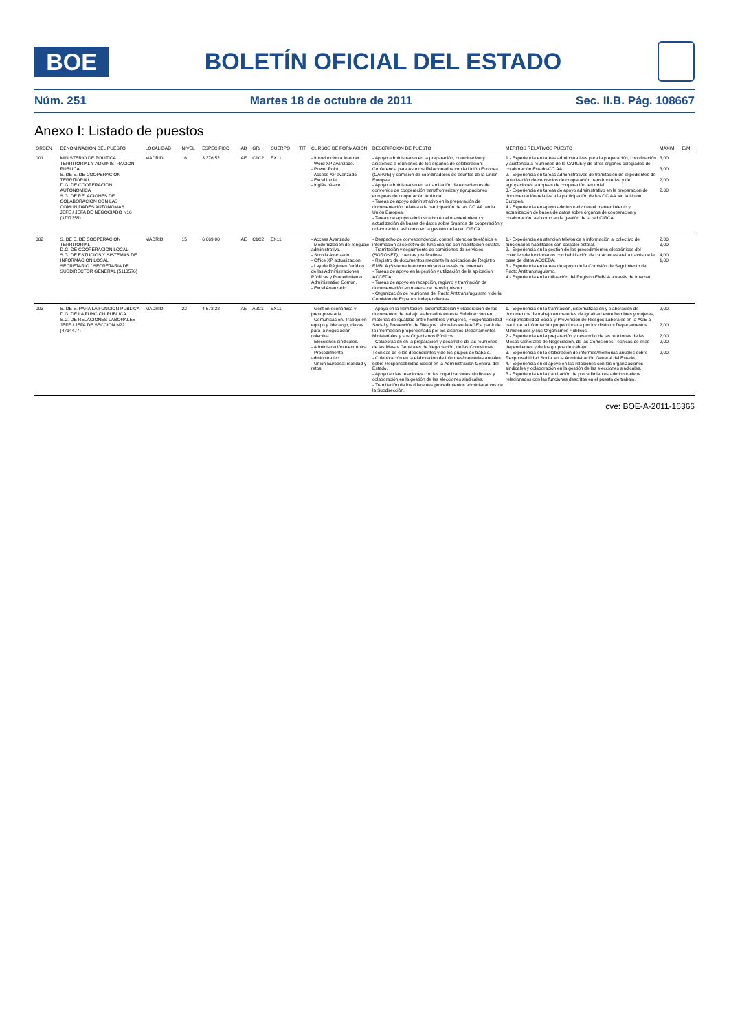BOE
BOLETÍN OFICIAL DEL ESTADO
Núm. 251 Martes 18 de octubre de 2011 Sec. II.B. Pág. 108667
Anexo I: Listado de puestos
| ORDEN | DENOMINACIÓN DEL PUESTO | LOCALIDAD | NIVEL | ESPECIFICO | AD | GR/ | CUERPO | TIT | CURSOS DE FORMACION | DESCRIPCION DE PUESTO | MERITOS RELATIVOS PUESTO | MAXIM | E/M |
| --- | --- | --- | --- | --- | --- | --- | --- | --- | --- | --- | --- | --- | --- |
| 001 | MINISTERIO DE POLITICA TERRITORIAL Y ADMINISTRACION PUBLICA S. DE E. DE COOPERACION TERRITORIAL D.G. DE COOPERACION AUTONOMICA S.G. DE RELACIONES DE COLABORACION CON LAS COMUNIDADES AUTONOMAS JEFE / JEFA DE NEGOCIADO N16 (3717355) | MADRID | 16 | 3.376,52 | AE | C1C2 | EX11 | | - Introducción a Internet - Word XP avanzado. - Power Point. - Access XP avanzado. - Excel inicial. - Inglés básico. | - Apoyo administrativo en la preparación, coordinación y asistencia a reuniones de los órganos de colaboración: Conferencia para Asuntos Relacionados con la Unión Europea (CARUE) y comisión de coordinadores de asuntos de la Unión Europea. - Apoyo administrativo en la tramitación de expedientes de convenios de cooperación transfronteriza y agrupaciones europeas de cooperación territorial. - Tareas de apoyo administrativo en la preparación de documentación relativa a la participación de las CC.AA. en la Unión Europea. - Tareas de apoyo administrativo en el mantenimiento y actualización de bases de datos sobre órganos de cooperación y colaboración, así como en la gestión de la red CIRCA. | 1.- Experiencia en tareas administrativas para la preparación, coordinación y asistencia a reuniones de la CARUE y de otros órganos colegiados de colaboración Estado-CC.AA. 2.- Experiencia en tareas administrativas de tramitación de expedientes de autorización de convenios de cooperación transfronteriza y de agrupaciones europeas de cooperación territorial. 3.- Experiencia en tareas de apoyo administrativo en la preparación de documentación relativa a la participación de las CC.AA. en la Unión Europea. 4.- Experiencia en apoyo administrativo en el mantenimiento y actualización de bases de datos sobre órganos de cooperación y colaboración, así como en la gestión de la red CIRCA. | 3,00 3,00 2,00 2,00 | |
| 002 | S. DE E. DE COOPERACION TERRITORIAL D.G. DE COOPERACION LOCAL S.G. DE ESTUDIOS Y SISTEMAS DE INFORMACION LOCAL SECRETARIO / SECRETARIA DE SUBDIRECTOR GENERAL (5113576) | MADRID | 15 | 6.069,00 | AE | C1C2 | EX11 | | - Access Avanzado. - Modernización del lenguaje administrativo. - Sorolla Avanzado. - Office XP actualización. - Ley de Régimen Jurídico de las Administraciones Públicas y Procedimiento Administrativo Común. - Excel Avanzado. | - Despacho de correspondencia, control, atención telefónica e información al colectivo de funcionarios con habilitación estatal. - Tramitación y seguimiento de comisiones de servicios (SORONET), cuentas justificativas. - Registro de documentos mediante la aplicación de Registro EMBLA (Sistema intercomunicado a través de Internet). - Tareas de apoyo en la gestión y utilización de la aplicación ACCEDA. - Tareas de apoyo en recepción, registro y tramitación de documentación en materia de transfuguismo. - Organización de reuniones del Pacto Antitransfuguismo y de la Comisión de Expertos Independientes. | 1.- Experiencia en atención telefónica e información al colectivo de funcionarios habilitados con carácter estatal. 2.- Experiencia en la gestión de los procedimientos electrónicos del colectivo de funcionarios con habilitación de carácter estatal a través de la base de datos ACCEDA. 3.- Experiencia en tareas de apoyo de la Comisión de Seguimiento del Pacto Antitransfuguismo. 4.- Experiencia en la utilización del Registro EMBLA a través de Internet. | 2,00 3,00 4,00 1,00 | |
| 003 | S. DE E. PARA LA FUNCION PUBLICA D.G. DE LA FUNCION PUBLICA S.G. DE RELACIONES LABORALES JEFE / JEFA DE SECCION N22 (4714477) | MADRID | 22 | 4.573,38 | AE | A2C1 | EX11 | | - Gestión económica y presupuestaria. - Comunicación. Trabajo en equipo y liderazgo, claves para la negociación colectiva. - Elecciones sindicales. - Administración electrónica. - Procedimiento administrativo. - Unión Europea: realidad y retos. | - Apoyo en la tramitación, sistematización y elaboración de los documentos de trabajo elaborados en esta Subdirección en materias de igualdad entre hombres y mujeres, Responsabilidad Social y Prevención de Riesgos Laborales en la AGE a partir de la información proporcionada por los distintos Departamentos Ministeriales y sus Organismos Públicos. - Colaboración en la preparación y desarrollo de las reuniones de las Mesas Generales de Negociación, de las Comisiones Técnicas de ellas dependientes y de los grupos de trabajo. - Colaboración en la elaboración de informes/memorias anuales sobre Responsabilidad Social en la Administración General del Estado. - Apoyo en las relaciones con las organizaciones sindicales y colaboración en la gestión de las elecciones sindicales. - Tramitación de los diferentes procedimientos administrativos de la Subdirección. | 1.- Experiencia en la tramitación, sistematización y elaboración de documentos de trabajo en materias de Igualdad entre hombres y mujeres, Responsabilidad Social y Prevención de Riesgos Laborales en la AGE a partir de la información proporcionada por los distintos Departamentos Ministeriales y sus Organismos Públicos. 2.- Experiencia en la preparación y desarrollo de las reuniones de las Mesas Generales de Negociación, de las Comisiones Técnicas de ellas dependientes y de los grupos de trabajo. 3.- Experiencia en la elaboración de informes/memorias anuales sobre Responsabilidad Social en la Administración General del Estado. 4.- Experiencia en el apoyo en las relaciones con las organizaciones sindicales y colaboración en la gestión de las elecciones sindicales. 5.- Experiencia en la tramitación de procedimientos administrativos relacionados con las funciones descritas en el puesto de trabajo. | 2,00 2,00 2,00 2,00 2,00 | |
cve: BOE-A-2011-16366